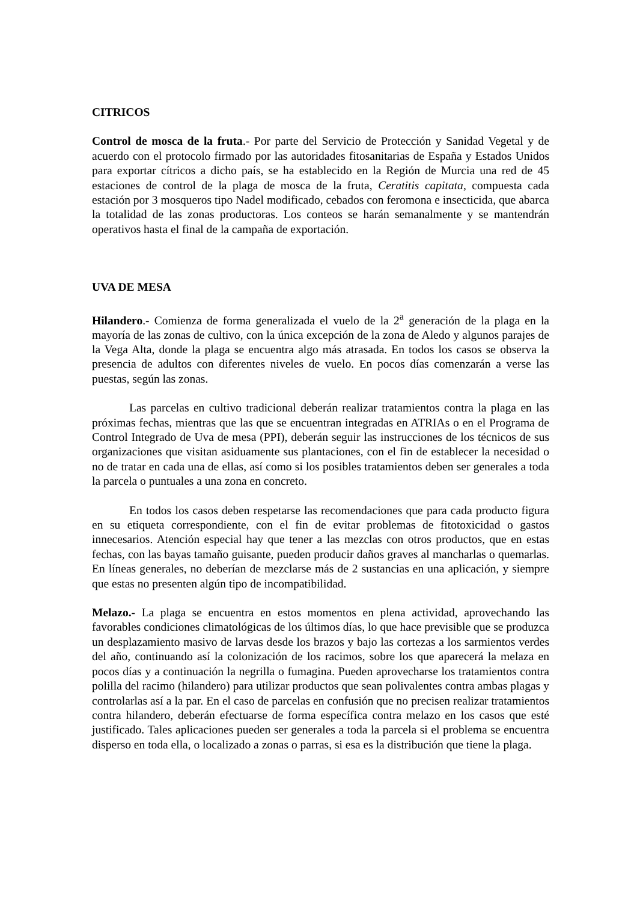CITRICOS
Control de mosca de la fruta.- Por parte del Servicio de Protección y Sanidad Vegetal y de acuerdo con el protocolo firmado por las autoridades fitosanitarias de España y Estados Unidos para exportar cítricos a dicho país, se ha establecido en la Región de Murcia una red de 45 estaciones de control de la plaga de mosca de la fruta, Ceratitis capitata, compuesta cada estación por 3 mosqueros tipo Nadel modificado, cebados con feromona e insecticida, que abarca la totalidad de las zonas productoras. Los conteos se harán semanalmente y se mantendrán operativos hasta el final de la campaña de exportación.
UVA DE MESA
Hilandero.- Comienza de forma generalizada el vuelo de la 2<sup>a</sup> generación de la plaga en la mayoría de las zonas de cultivo, con la única excepción de la zona de Aledo y algunos parajes de la Vega Alta, donde la plaga se encuentra algo más atrasada. En todos los casos se observa la presencia de adultos con diferentes niveles de vuelo. En pocos días comenzarán a verse las puestas, según las zonas.
Las parcelas en cultivo tradicional deberán realizar tratamientos contra la plaga en las próximas fechas, mientras que las que se encuentran integradas en ATRIAs o en el Programa de Control Integrado de Uva de mesa (PPI), deberán seguir las instrucciones de los técnicos de sus organizaciones que visitan asiduamente sus plantaciones, con el fin de establecer la necesidad o no de tratar en cada una de ellas, así como si los posibles tratamientos deben ser generales a toda la parcela o puntuales a una zona en concreto.
En todos los casos deben respetarse las recomendaciones que para cada producto figura en su etiqueta correspondiente, con el fin de evitar problemas de fitotoxicidad o gastos innecesarios. Atención especial hay que tener a las mezclas con otros productos, que en estas fechas, con las bayas tamaño guisante, pueden producir daños graves al mancharlas o quemarlas. En líneas generales, no deberían de mezclarse más de 2 sustancias en una aplicación, y siempre que estas no presenten algún tipo de incompatibilidad.
Melazo.- La plaga se encuentra en estos momentos en plena actividad, aprovechando las favorables condiciones climatológicas de los últimos días, lo que hace previsible que se produzca un desplazamiento masivo de larvas desde los brazos y bajo las cortezas a los sarmientos verdes del año, continuando así la colonización de los racimos, sobre los que aparecerá la melaza en pocos días y a continuación la negrilla o fumagina. Pueden aprovecharse los tratamientos contra polilla del racimo (hilandero) para utilizar productos que sean polivalentes contra ambas plagas y controlarlas así a la par. En el caso de parcelas en confusión que no precisen realizar tratamientos contra hilandero, deberán efectuarse de forma específica contra melazo en los casos que esté justificado. Tales aplicaciones pueden ser generales a toda la parcela si el problema se encuentra disperso en toda ella, o localizado a zonas o parras, si esa es la distribución que tiene la plaga.